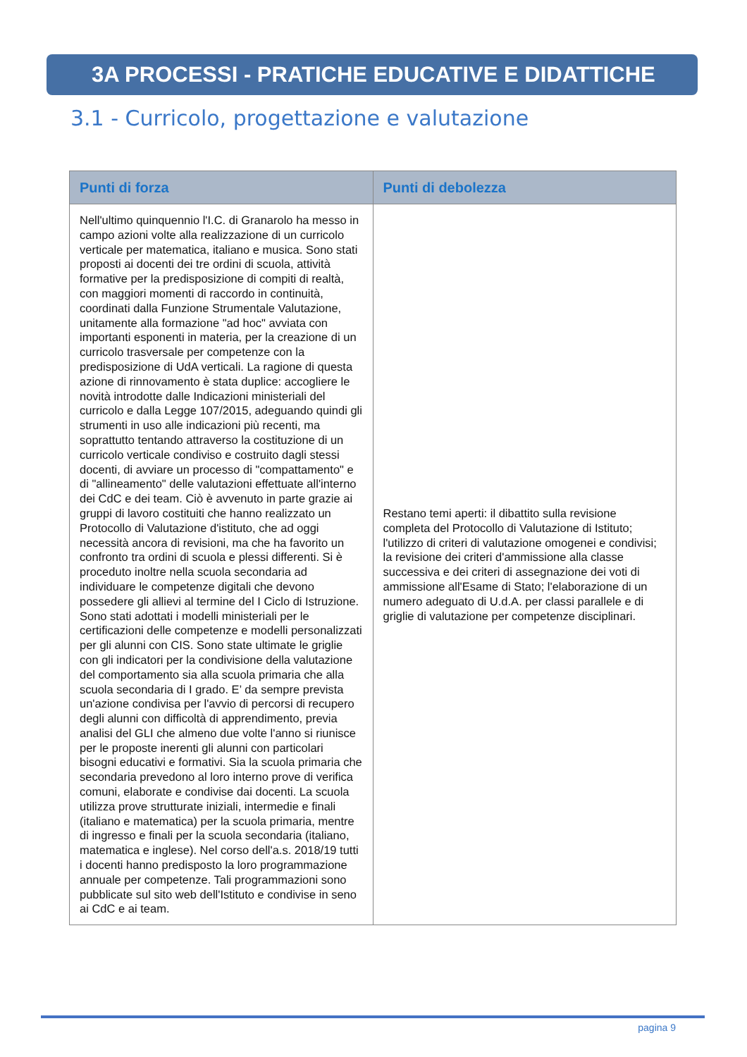3A PROCESSI - PRATICHE EDUCATIVE E DIDATTICHE
3.1 - Curricolo, progettazione e valutazione
| Punti di forza | Punti di debolezza |
| --- | --- |
| Nell'ultimo quinquennio l'I.C. di Granarolo ha messo in campo azioni volte alla realizzazione di un curricolo verticale per matematica, italiano e musica. Sono stati proposti ai docenti dei tre ordini di scuola, attività formative per la predisposizione di compiti di realtà, con maggiori momenti di raccordo in continuità, coordinati dalla Funzione Strumentale Valutazione, unitamente alla formazione "ad hoc" avviata con importanti esponenti in materia, per la creazione di un curricolo trasversale per competenze con la predisposizione di UdA verticali. La ragione di questa azione di rinnovamento è stata duplice: accogliere le novità introdotte dalle Indicazioni ministeriali del curricolo e dalla Legge 107/2015, adeguando quindi gli strumenti in uso alle indicazioni più recenti, ma soprattutto tentando attraverso la costituzione di un curricolo verticale condiviso e costruito dagli stessi docenti, di avviare un processo di "compattamento" e di "allineamento" delle valutazioni effettuate all'interno dei CdC e dei team. Ciò è avvenuto in parte grazie ai gruppi di lavoro costituiti che hanno realizzato un Protocollo di Valutazione d'istituto, che ad oggi necessità ancora di revisioni, ma che ha favorito un confronto tra ordini di scuola e plessi differenti. Si è proceduto inoltre nella scuola secondaria ad individuare le competenze digitali che devono possedere gli allievi al termine del I Ciclo di Istruzione. Sono stati adottati i modelli ministeriali per le certificazioni delle competenze e modelli personalizzati per gli alunni con CIS. Sono state ultimate le griglie con gli indicatori per la condivisione della valutazione del comportamento sia alla scuola primaria che alla scuola secondaria di I grado. E’ da sempre prevista un'azione condivisa per l'avvio di percorsi di recupero degli alunni con difficoltà di apprendimento, previa analisi del GLI che almeno due volte l'anno si riunisce per le proposte inerenti gli alunni con particolari bisogni educativi e formativi. Sia la scuola primaria che secondaria prevedono al loro interno prove di verifica comuni, elaborate e condivise dai docenti. La scuola utilizza prove strutturate iniziali, intermedie e finali (italiano e matematica) per la scuola primaria, mentre di ingresso e finali per la scuola secondaria (italiano, matematica e inglese). Nel corso dell'a.s. 2018/19 tutti i docenti hanno predisposto la loro programmazione annuale per competenze. Tali programmazioni sono pubblicate sul sito web dell'Istituto e condivise in seno ai CdC e ai team. | Restano temi aperti: il dibattito sulla revisione completa del Protocollo di Valutazione di Istituto; l'utilizzo di criteri di valutazione omogenei e condivisi; la revisione dei criteri d'ammissione alla classe successiva e dei criteri di assegnazione dei voti di ammissione all'Esame di Stato; l'elaborazione di un numero adeguato di U.d.A. per classi parallele e di griglie di valutazione per competenze disciplinari. |
pagina 9